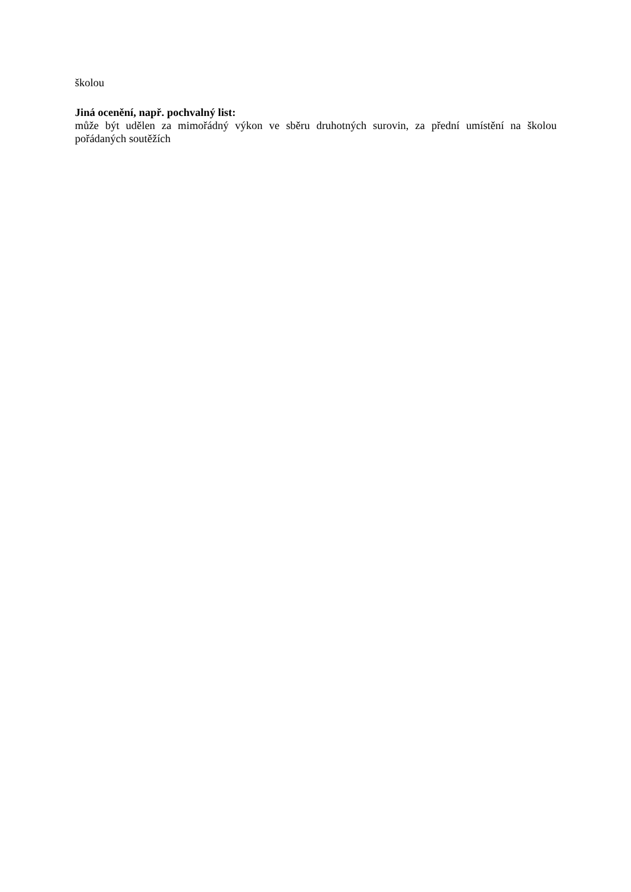školou
Jiná ocenění, např. pochvalný list:
může být udělen za mimořádný výkon ve sběru druhotných surovin, za přední umístění na školou pořádaných soutěžích